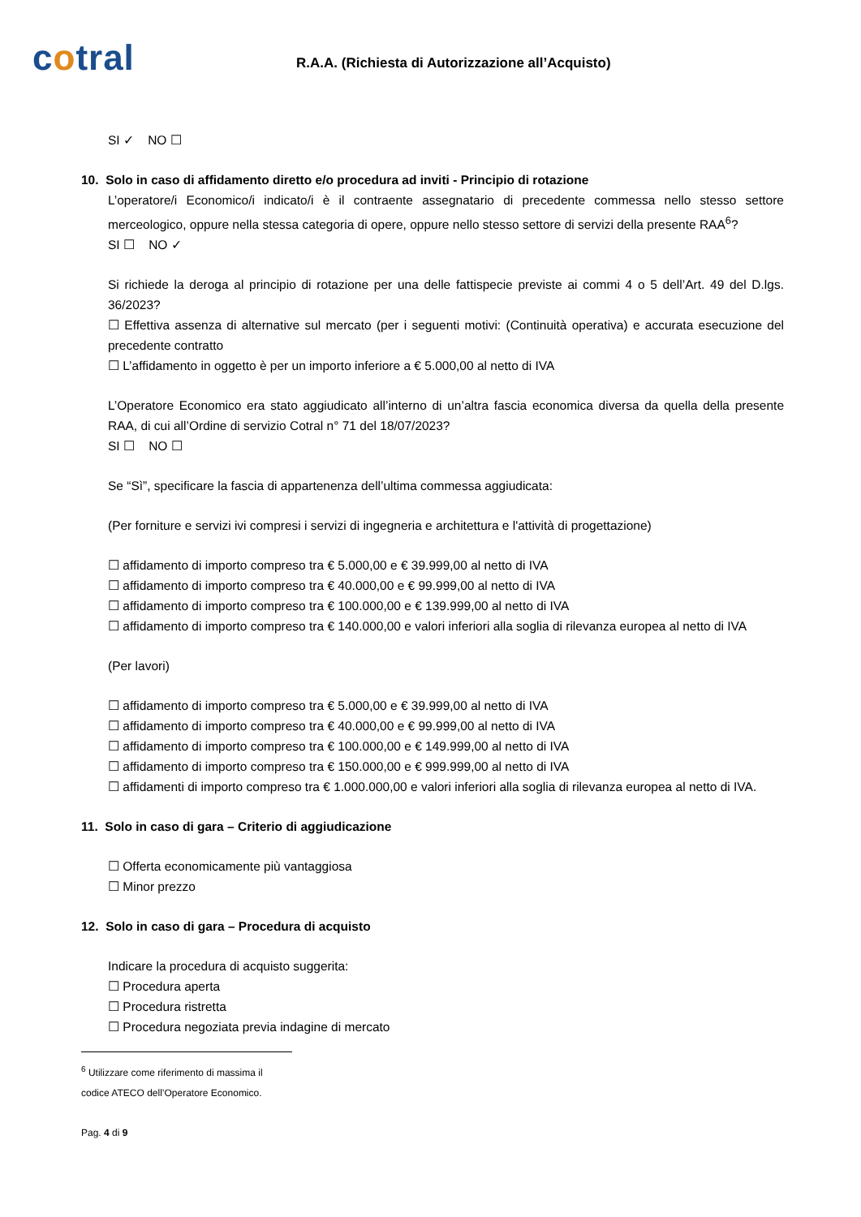cotral
R.A.A. (Richiesta di Autorizzazione all’Acquisto)
SI ✓ NO ☐
10. Solo in caso di affidamento diretto e/o procedura ad inviti - Principio di rotazione
L’operatore/i Economico/i indicato/i è il contraente assegnatario di precedente commessa nello stesso settore merceologico, oppure nella stessa categoria di opere, oppure nello stesso settore di servizi della presente RAA<sup>6</sup>?
SI ☐ NO ✓
Si richiede la deroga al principio di rotazione per una delle fattispecie previste ai commi 4 o 5 dell’Art. 49 del D.lgs. 36/2023?
☐ Effettiva assenza di alternative sul mercato (per i seguenti motivi: (Continuità operativa) e accurata esecuzione del precedente contratto
☐ L’affidamento in oggetto è per un importo inferiore a € 5.000,00 al netto di IVA
L’Operatore Economico era stato aggiudicato all’interno di un’altra fascia economica diversa da quella della presente RAA, di cui all’Ordine di servizio Cotral n° 71 del 18/07/2023?
SI ☐ NO ☐
Se “Sì”, specificare la fascia di appartenenza dell’ultima commessa aggiudicata:
(Per forniture e servizi ivi compresi i servizi di ingegneria e architettura e l'attività di progettazione)
☐ affidamento di importo compreso tra € 5.000,00 e € 39.999,00 al netto di IVA
☐ affidamento di importo compreso tra € 40.000,00 e € 99.999,00 al netto di IVA
☐ affidamento di importo compreso tra € 100.000,00 e € 139.999,00 al netto di IVA
☐ affidamento di importo compreso tra € 140.000,00 e valori inferiori alla soglia di rilevanza europea al netto di IVA
(Per lavori)
☐ affidamento di importo compreso tra € 5.000,00 e € 39.999,00 al netto di IVA
☐ affidamento di importo compreso tra € 40.000,00 e € 99.999,00 al netto di IVA
☐ affidamento di importo compreso tra € 100.000,00 e € 149.999,00 al netto di IVA
☐ affidamento di importo compreso tra € 150.000,00 e € 999.999,00 al netto di IVA
☐ affidamenti di importo compreso tra € 1.000.000,00 e valori inferiori alla soglia di rilevanza europea al netto di IVA.
11. Solo in caso di gara – Criterio di aggiudicazione
☐ Offerta economicamente più vantaggiosa
☐ Minor prezzo
12. Solo in caso di gara – Procedura di acquisto
Indicare la procedura di acquisto suggerita:
☐ Procedura aperta
☐ Procedura ristretta
☐ Procedura negoziata previa indagine di mercato
<sup>6</sup> Utilizzare come riferimento di massima il codice ATECO dell’Operatore Economico.
Pag. 4 di 9